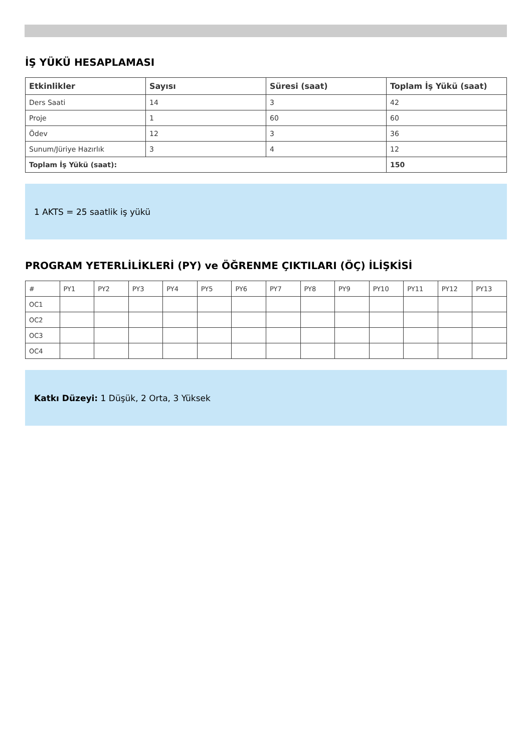İŞ YÜKÜ HESAPLAMASI
| Etkinlikler | Sayısı | Süresi (saat) | Toplam İş Yükü (saat) |
| --- | --- | --- | --- |
| Ders Saati | 14 | 3 | 42 |
| Proje | 1 | 60 | 60 |
| Ödev | 12 | 3 | 36 |
| Sunum/Jüriye Hazırlık | 3 | 4 | 12 |
| Toplam İş Yükü (saat): | | | 150 |
1 AKTS = 25 saatlik iş yükü
PROGRAM YETERLİLİKLERİ (PY) ve ÖĞRENME ÇIKTILARI (ÖÇ) İLİŞKİSİ
| # | PY1 | PY2 | PY3 | PY4 | PY5 | PY6 | PY7 | PY8 | PY9 | PY10 | PY11 | PY12 | PY13 |
| OC1 | | | | | | | | | | | | | |
| OC2 | | | | | | | | | | | | | |
| OC3 | | | | | | | | | | | | | |
| OC4 | | | | | | | | | | | | | |
Katkı Düzeyi: 1 Düşük, 2 Orta, 3 Yüksek